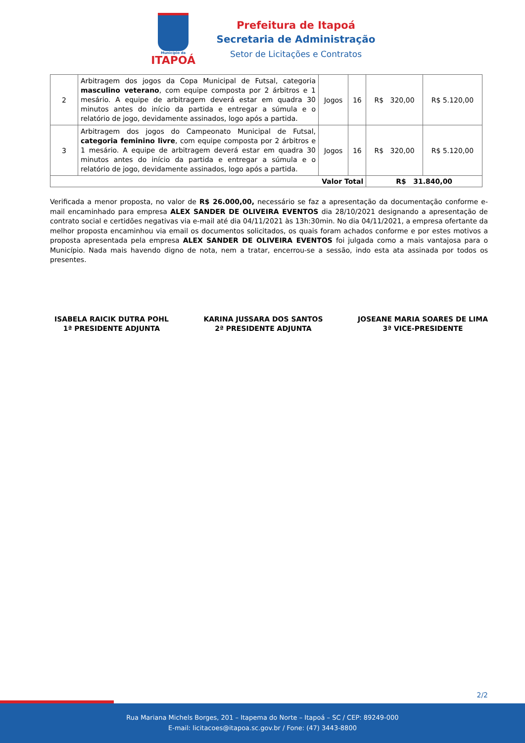Município de
ITAPOÁ
Prefeitura de Itapoá
Secretaria de Administração
Setor de Licitações e Contratos
| 2 | Arbitragem dos jogos da Copa Municipal de Futsal, categoria masculino veterano , com equipe composta por 2 árbitros e 1 mesário. A equipe de arbitragem deverá estar em quadra 30 minutos antes do início da partida e entregar a súmula e o relatório de jogo, devidamente assinados, logo após a partida. | Jogos | 16 | R$ 320,00 | R$ 5.120,00 |
| 3 | Arbitragem dos jogos do Campeonato Municipal de Futsal, categoria feminino livre , com equipe composta por 2 árbitros e 1 mesário. A equipe de arbitragem deverá estar em quadra 30 minutos antes do início da partida e entregar a súmula e o relatório de jogo, devidamente assinados, logo após a partida. | Jogos | 16 | R$ 320,00 | R$ 5.120,00 |
| Valor Total | | | | R$ 31.840,00 | |
Verificada a menor proposta, no valor de R$ 26.000,00, necessário se faz a apresentação da documentação conforme e-mail encaminhado para empresa ALEX SANDER DE OLIVEIRA EVENTOS dia 28/10/2021 designando a apresentação de contrato social e certidões negativas via e-mail até dia 04/11/2021 às 13h:30min. No dia 04/11/2021, a empresa ofertante da melhor proposta encaminhou via email os documentos solicitados, os quais foram achados conforme e por estes motivos a proposta apresentada pela empresa ALEX SANDER DE OLIVEIRA EVENTOS foi julgada como a mais vantajosa para o Município. Nada mais havendo digno de nota, nem a tratar, encerrou-se a sessão, indo esta ata assinada por todos os presentes.
ISABELA RAICIK DUTRA POHL
1ª PRESIDENTE ADJUNTA
KARINA JUSSARA DOS SANTOS
2ª PRESIDENTE ADJUNTA
JOSEANE MARIA SOARES DE LIMA
3ª VICE-PRESIDENTE
2/2
Rua Mariana Michels Borges, 201 – Itapema do Norte – Itapoá – SC / CEP: 89249-000
E-mail: licitacoes@itapoa.sc.gov.br / Fone: (47) 3443-8800